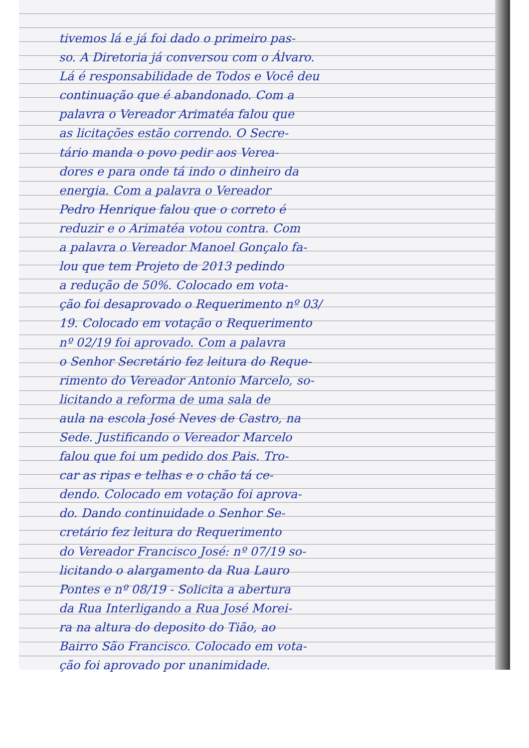tivemos lá e já foi dado o primeiro pas-
so. A Diretoria já conversou com o Álvaro.
Lá é responsabilidade de Todos e Você deu
continuação que é abandonado. Com a
palavra o Vereador Arimatéa falou que
as licitações estão correndo. O Secre-
tário manda o povo pedir aos Verea-
dores e para onde tá indo o dinheiro da
energia. Com a palavra o Vereador
Pedro Henrique falou que o correto é
reduzir e o Arimatéa votou contra. Com
a palavra o Vereador Manoel Gonçalo fa-
lou que tem Projeto de 2013 pedindo
a redução de 50%. Colocado em vota-
ção foi desaprovado o Requerimento nº 03/
19. Colocado em votação o Requerimento
nº 02/19 foi aprovado. Com a palavra
o Senhor Secretário fez leitura do Reque-
rimento do Vereador Antonio Marcelo, so-
licitando a reforma de uma sala de
aula na escola José Neves de Castro, na
Sede. Justificando o Vereador Marcelo
falou que foi um pedido dos Pais. Tro-
car as ripas e telhas e o chão tá ce-
dendo. Colocado em votação foi aprova-
do. Dando continuidade o Senhor Se-
cretário fez leitura do Requerimento
do Vereador Francisco José: nº 07/19 so-
licitando o alargamento da Rua Lauro
Pontes e nº 08/19 - Solicita a abertura
da Rua Interligando a Rua José Morei-
ra na altura do deposito do Tião, ao
Bairro São Francisco. Colocado em vota-
ção foi aprovado por unanimidade.